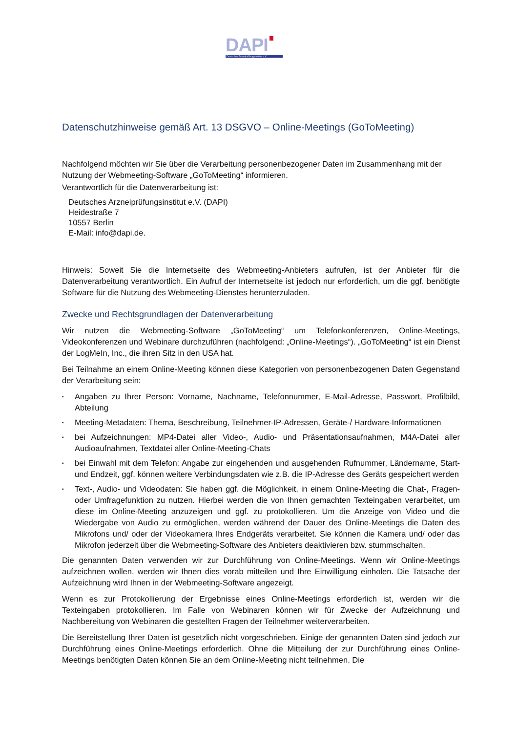DAPI
Deutsches Arzneiprüfungsinstitut e.V.
Datenschutzhinweise gemäß Art. 13 DSGVO – Online-Meetings (GoToMeeting)
Nachfolgend möchten wir Sie über die Verarbeitung personenbezogener Daten im Zusammenhang mit der Nutzung der Webmeeting-Software „GoToMeeting“ informieren.
Verantwortlich für die Datenverarbeitung ist:
Deutsches Arzneiprüfungsinstitut e.V. (DAPI)
Heidestraße 7
10557 Berlin
E-Mail: info@dapi.de.
Hinweis: Soweit Sie die Internetseite des Webmeeting-Anbieters aufrufen, ist der Anbieter für die Datenverarbeitung verantwortlich. Ein Aufruf der Internetseite ist jedoch nur erforderlich, um die ggf. benötigte Software für die Nutzung des Webmeeting-Dienstes herunterzuladen.
Zwecke und Rechtsgrundlagen der Datenverarbeitung
Wir nutzen die Webmeeting-Software „GoToMeeting“ um Telefonkonferenzen, Online-Meetings, Videokonferenzen und Webinare durchzuführen (nachfolgend: „Online-Meetings“). „GoToMeeting“ ist ein Dienst der LogMeIn, Inc., die ihren Sitz in den USA hat.
Bei Teilnahme an einem Online-Meeting können diese Kategorien von personenbezogenen Daten Gegenstand der Verarbeitung sein:
▪ Angaben zu Ihrer Person: Vorname, Nachname, Telefonnummer, E-Mail-Adresse, Passwort, Profilbild, Abteilung
▪ Meeting-Metadaten: Thema, Beschreibung, Teilnehmer-IP-Adressen, Geräte-/ Hardware-Informationen
▪ bei Aufzeichnungen: MP4-Datei aller Video-, Audio- und Präsentationsaufnahmen, M4A-Datei aller Audioaufnahmen, Textdatei aller Online-Meeting-Chats
▪ bei Einwahl mit dem Telefon: Angabe zur eingehenden und ausgehenden Rufnummer, Ländername, Start- und Endzeit, ggf. können weitere Verbindungsdaten wie z.B. die IP-Adresse des Geräts gespeichert werden
▪ Text-, Audio- und Videodaten: Sie haben ggf. die Möglichkeit, in einem Online-Meeting die Chat-, Fragen- oder Umfragefunktion zu nutzen. Hierbei werden die von Ihnen gemachten Texteingaben verarbeitet, um diese im Online-Meeting anzuzeigen und ggf. zu protokollieren. Um die Anzeige von Video und die Wiedergabe von Audio zu ermöglichen, werden während der Dauer des Online-Meetings die Daten des Mikrofons und/ oder der Videokamera Ihres Endgeräts verarbeitet. Sie können die Kamera und/ oder das Mikrofon jederzeit über die Webmeeting-Software des Anbieters deaktivieren bzw. stummschalten.
Die genannten Daten verwenden wir zur Durchführung von Online-Meetings. Wenn wir Online-Meetings aufzeichnen wollen, werden wir Ihnen dies vorab mitteilen und Ihre Einwilligung einholen. Die Tatsache der Aufzeichnung wird Ihnen in der Webmeeting-Software angezeigt.
Wenn es zur Protokollierung der Ergebnisse eines Online-Meetings erforderlich ist, werden wir die Texteingaben protokollieren. Im Falle von Webinaren können wir für Zwecke der Aufzeichnung und Nachbereitung von Webinaren die gestellten Fragen der Teilnehmer weiterverarbeiten.
Die Bereitstellung Ihrer Daten ist gesetzlich nicht vorgeschrieben. Einige der genannten Daten sind jedoch zur Durchführung eines Online-Meetings erforderlich. Ohne die Mitteilung der zur Durchführung eines Online-Meetings benötigten Daten können Sie an dem Online-Meeting nicht teilnehmen. Die